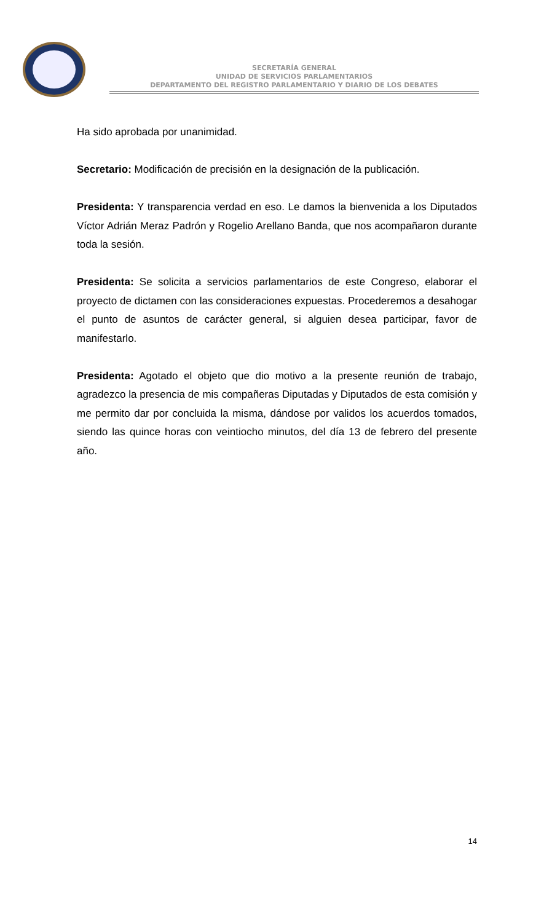SECRETARÍA GENERAL
UNIDAD DE SERVICIOS PARLAMENTARIOS
DEPARTAMENTO DEL REGISTRO PARLAMENTARIO Y DIARIO DE LOS DEBATES
Ha sido aprobada por unanimidad.
Secretario: Modificación de precisión en la designación de la publicación.
Presidenta: Y transparencia verdad en eso. Le damos la bienvenida a los Diputados Víctor Adrián Meraz Padrón y Rogelio Arellano Banda, que nos acompañaron durante toda la sesión.
Presidenta: Se solicita a servicios parlamentarios de este Congreso, elaborar el proyecto de dictamen con las consideraciones expuestas. Procederemos a desahogar el punto de asuntos de carácter general, si alguien desea participar, favor de manifestarlo.
Presidenta: Agotado el objeto que dio motivo a la presente reunión de trabajo, agradezco la presencia de mis compañeras Diputadas y Diputados de esta comisión y me permito dar por concluida la misma, dándose por validos los acuerdos tomados, siendo las quince horas con veintiocho minutos, del día 13 de febrero del presente año.
14